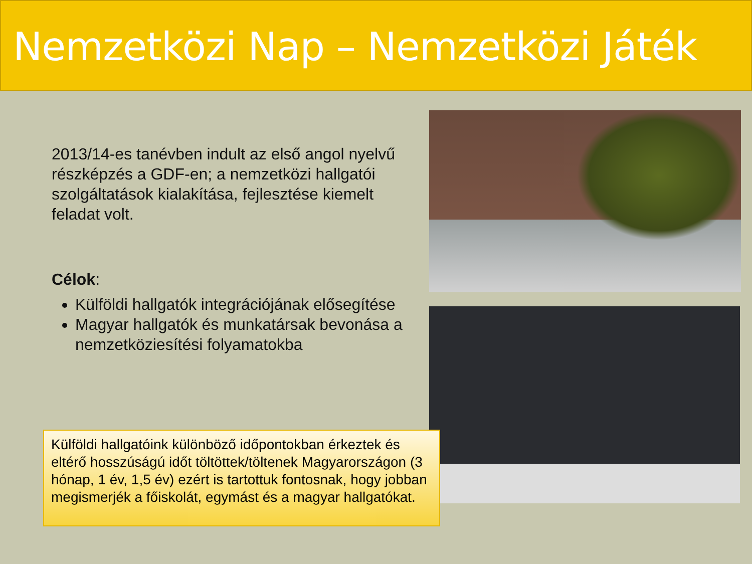Nemzetközi Nap – Nemzetközi Játék
2013/14-es tanévben indult az első angol nyelvű részképzés a GDF-en; a nemzetközi hallgatói szolgáltatások kialakítása, fejlesztése kiemelt feladat volt.
Célok:
Külföldi hallgatók integrációjának elősegítése
Magyar hallgatók és munkatársak bevonása a nemzetköziesítési folyamatokba
Külföldi hallgatóink különböző időpontokban érkeztek és eltérő hosszúságú időt töltöttek/töltenek Magyarországon (3 hónap, 1 év, 1,5 év) ezért is tartottuk fontosnak, hogy jobban megismerjék a főiskolát, egymást és a magyar hallgatókat.